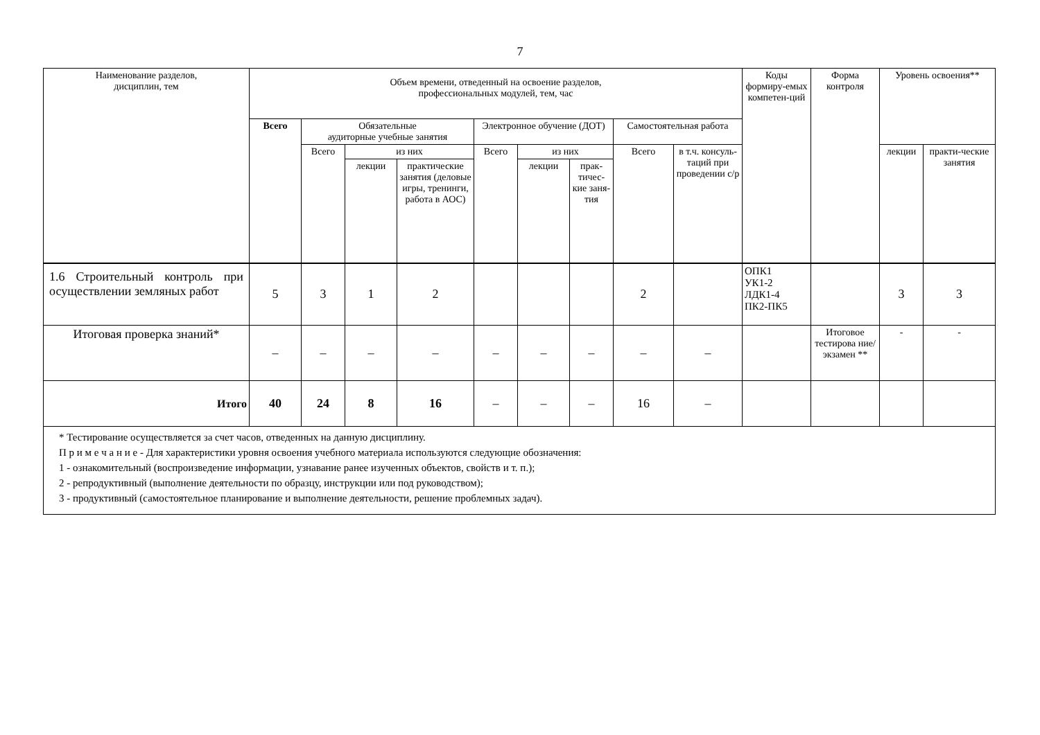7
| Наименование разделов, дисциплин, тем | Объем времени, отведенный на освоение разделов, профессиональных модулей, тем, час | | | | | | | | | Коды формиру-емых компетен-ций | Форма контроля | Уровень освоения** | |
| --- | --- | --- | --- | --- | --- | --- | --- | --- | --- | --- | --- | --- | --- |
| | Всего | Обязательные аудиторные учебные занятия | | | Электронное обучение (ДОТ) | | | Самостоятельная работа | | | | | |
| | | Всего | из них | | Всего | из них | | Всего | в т.ч. консуль-таций при проведении с/р | | | лекции | практи-ческие занятия |
| | | | лекции | практические занятия (деловые игры, тренинги, работа в АОС) | | лекции | прак-тичес-кие заня-тия | | | | | | |
| 1.6 Строительный контроль при осуществлении земляных работ | 5 | 3 | 1 | 2 | | | | 2 | | ОПК1 УК1-2 ЛДК1-4 ПК2-ПК5 | | 3 | 3 |
| Итоговая проверка знаний* | – | – | – | – | – | – | – | – | – | | Итоговое тестирова ние/экзамен ** | - | - |
| Итого | 40 | 24 | 8 | 16 | – | – | – | 16 | – | | | | |
| * Тестирование осуществляется за счет часов, отведенных на данную дисциплину. П р и м е ч а н и е - Для характеристики уровня освоения учебного материала используются следующие обозначения: 1 - ознакомительный (воспроизведение информации, узнавание ранее изученных объектов, свойств и т. п.); 2 - репродуктивный (выполнение деятельности по образцу, инструкции или под руководством); 3 - продуктивный (самостоятельное планирование и выполнение деятельности, решение проблемных задач). | | | | | | | | | | | | | |